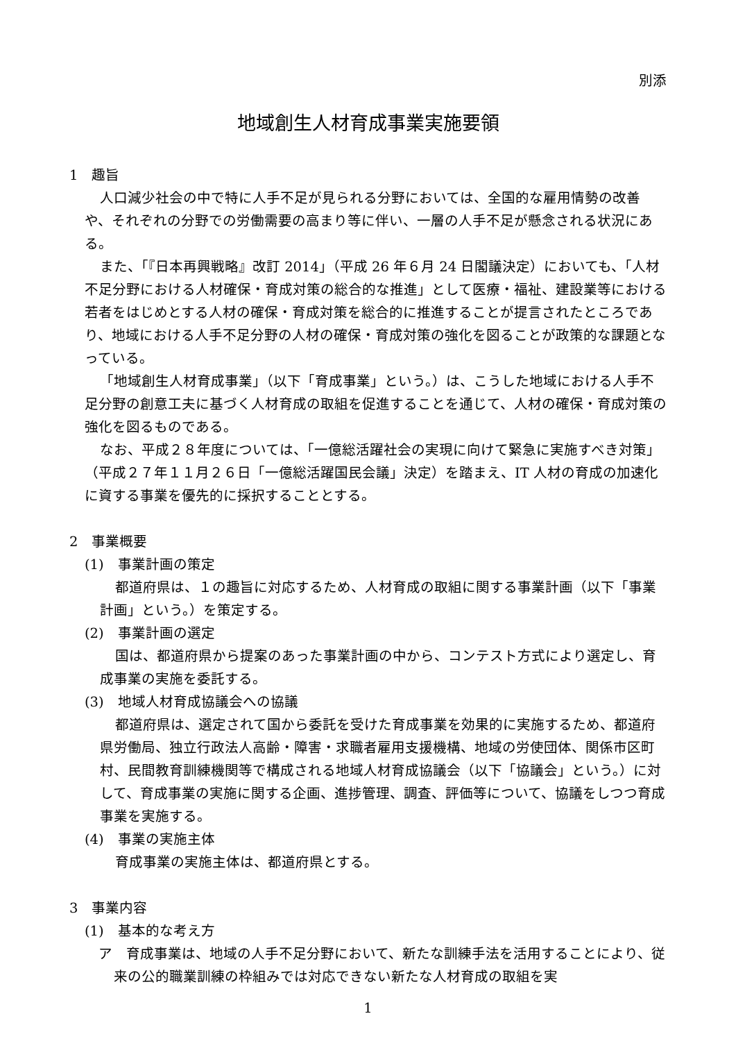別添
地域創生人材育成事業実施要領
1　趣旨
人口減少社会の中で特に人手不足が見られる分野においては、全国的な雇用情勢の改善や、それぞれの分野での労働需要の高まり等に伴い、一層の人手不足が懸念される状況にある。
また、「『日本再興戦略』改訂 2014」（平成 26 年６月 24 日閣議決定）においても、「人材不足分野における人材確保・育成対策の総合的な推進」として医療・福祉、建設業等における若者をはじめとする人材の確保・育成対策を総合的に推進することが提言されたところであり、地域における人手不足分野の人材の確保・育成対策の強化を図ることが政策的な課題となっている。
「地域創生人材育成事業」（以下「育成事業」という。）は、こうした地域における人手不足分野の創意工夫に基づく人材育成の取組を促進することを通じて、人材の確保・育成対策の強化を図るものである。
なお、平成２８年度については、「一億総活躍社会の実現に向けて緊急に実施すべき対策」（平成２７年１１月２６日「一億総活躍国民会議」決定）を踏まえ、IT 人材の育成の加速化に資する事業を優先的に採択することとする。
2　事業概要
(1)　事業計画の策定
都道府県は、１の趣旨に対応するため、人材育成の取組に関する事業計画（以下「事業計画」という。）を策定する。
(2)　事業計画の選定
国は、都道府県から提案のあった事業計画の中から、コンテスト方式により選定し、育成事業の実施を委託する。
(3)　地域人材育成協議会への協議
都道府県は、選定されて国から委託を受けた育成事業を効果的に実施するため、都道府県労働局、独立行政法人高齢・障害・求職者雇用支援機構、地域の労使団体、関係市区町村、民間教育訓練機関等で構成される地域人材育成協議会（以下「協議会」という。）に対して、育成事業の実施に関する企画、進捗管理、調査、評価等について、協議をしつつ育成事業を実施する。
(4)　事業の実施主体
育成事業の実施主体は、都道府県とする。
3　事業内容
(1)　基本的な考え方
ア　育成事業は、地域の人手不足分野において、新たな訓練手法を活用することにより、従来の公的職業訓練の枠組みでは対応できない新たな人材育成の取組を実
1